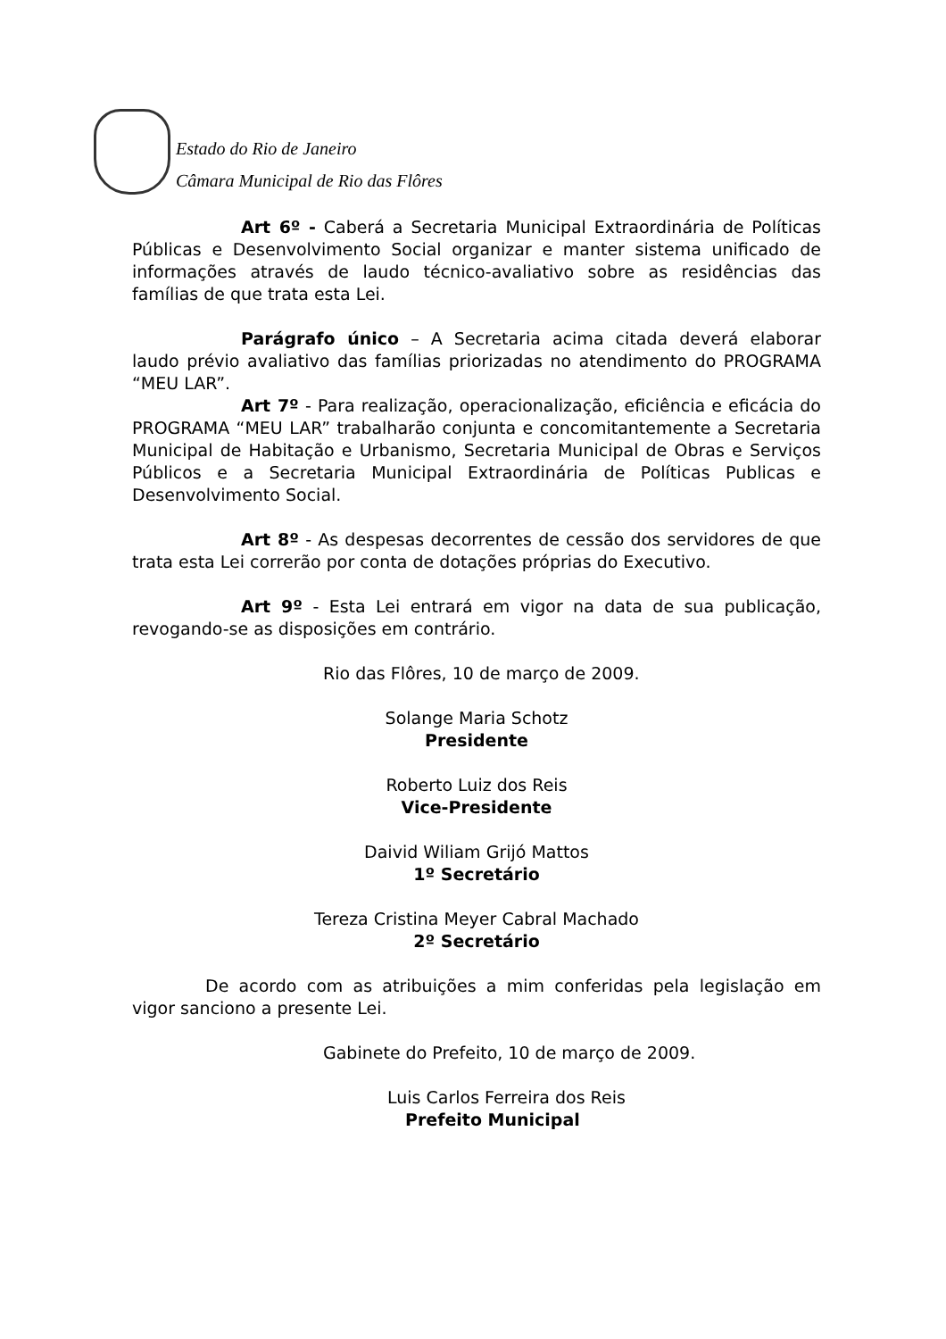Estado do Rio de Janeiro
Câmara Municipal de Rio das Flôres
Art 6º - Caberá a Secretaria Municipal Extraordinária de Políticas Públicas e Desenvolvimento Social organizar e manter sistema unificado de informações através de laudo técnico-avaliativo sobre as residências das famílias de que trata esta Lei.
Parágrafo único – A Secretaria acima citada deverá elaborar laudo prévio avaliativo das famílias priorizadas no atendimento do PROGRAMA “MEU LAR”.
Art 7º - Para realização, operacionalização, eficiência e eficácia do PROGRAMA “MEU LAR” trabalharão conjunta e concomitantemente a Secretaria Municipal de Habitação e Urbanismo, Secretaria Municipal de Obras e Serviços Públicos e a Secretaria Municipal Extraordinária de Políticas Publicas e Desenvolvimento Social.
Art 8º - As despesas decorrentes de cessão dos servidores de que trata esta Lei correrão por conta de dotações próprias do Executivo.
Art 9º - Esta Lei entrará em vigor na data de sua publicação, revogando-se as disposições em contrário.
Rio das Flôres, 10 de março de 2009.
Solange Maria Schotz
Presidente
Roberto Luiz dos Reis
Vice-Presidente
Daivid Wiliam Grijó Mattos
1º Secretário
Tereza Cristina Meyer Cabral Machado
2º Secretário
De acordo com as atribuições a mim conferidas pela legislação em vigor sanciono a presente Lei.
Gabinete do Prefeito, 10 de março de 2009.
Luis Carlos Ferreira dos Reis
Prefeito Municipal